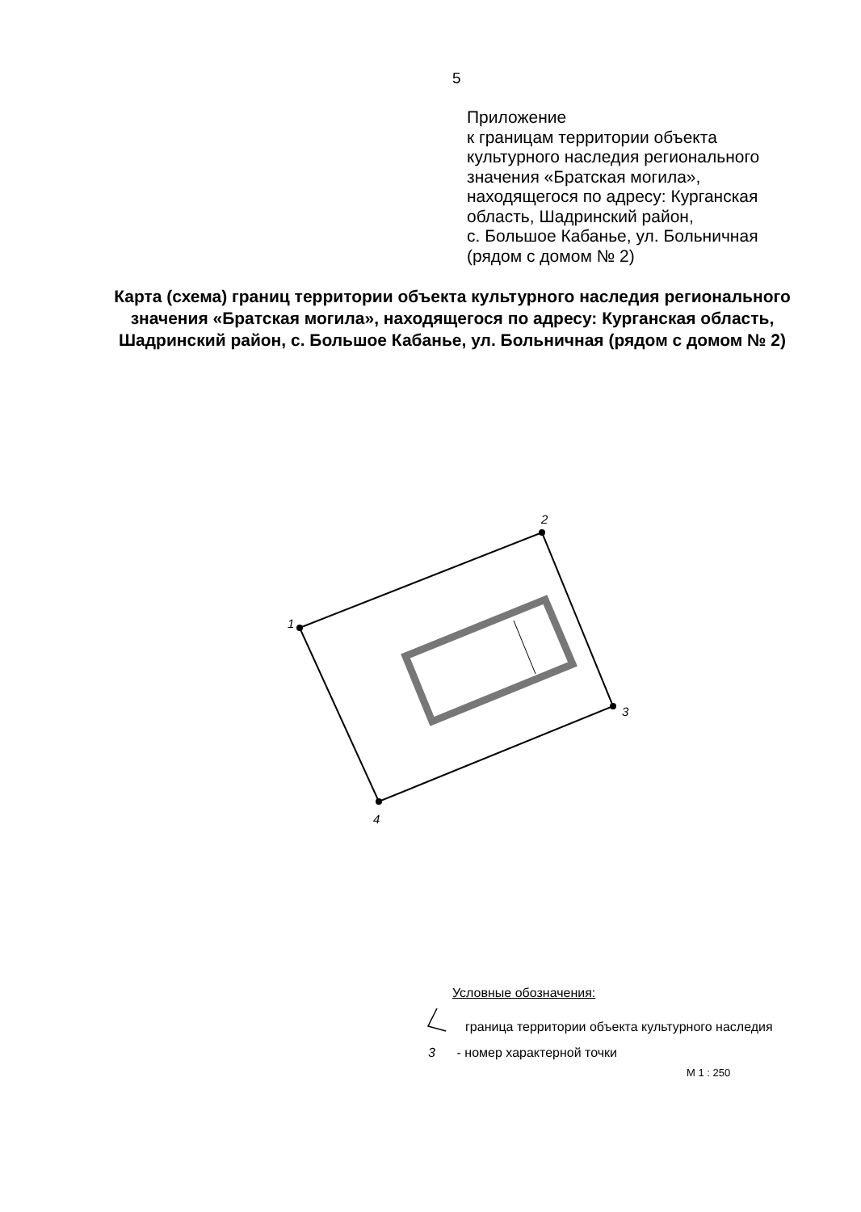5
Приложение
к границам территории объекта
культурного наследия регионального
значения «Братская могила»,
находящегося по адресу: Курганская
область, Шадринский район,
с. Большое Кабанье, ул. Больничная
(рядом с домом № 2)
Карта (схема) границ территории объекта культурного наследия регионального значения «Братская могила», находящегося по адресу: Курганская область, Шадринский район, с. Большое Кабанье, ул. Больничная (рядом с домом № 2)
1
2
3
4
Условные обозначения:
граница территории объекта культурного наследия
3 - номер характерной точки
М 1 : 250